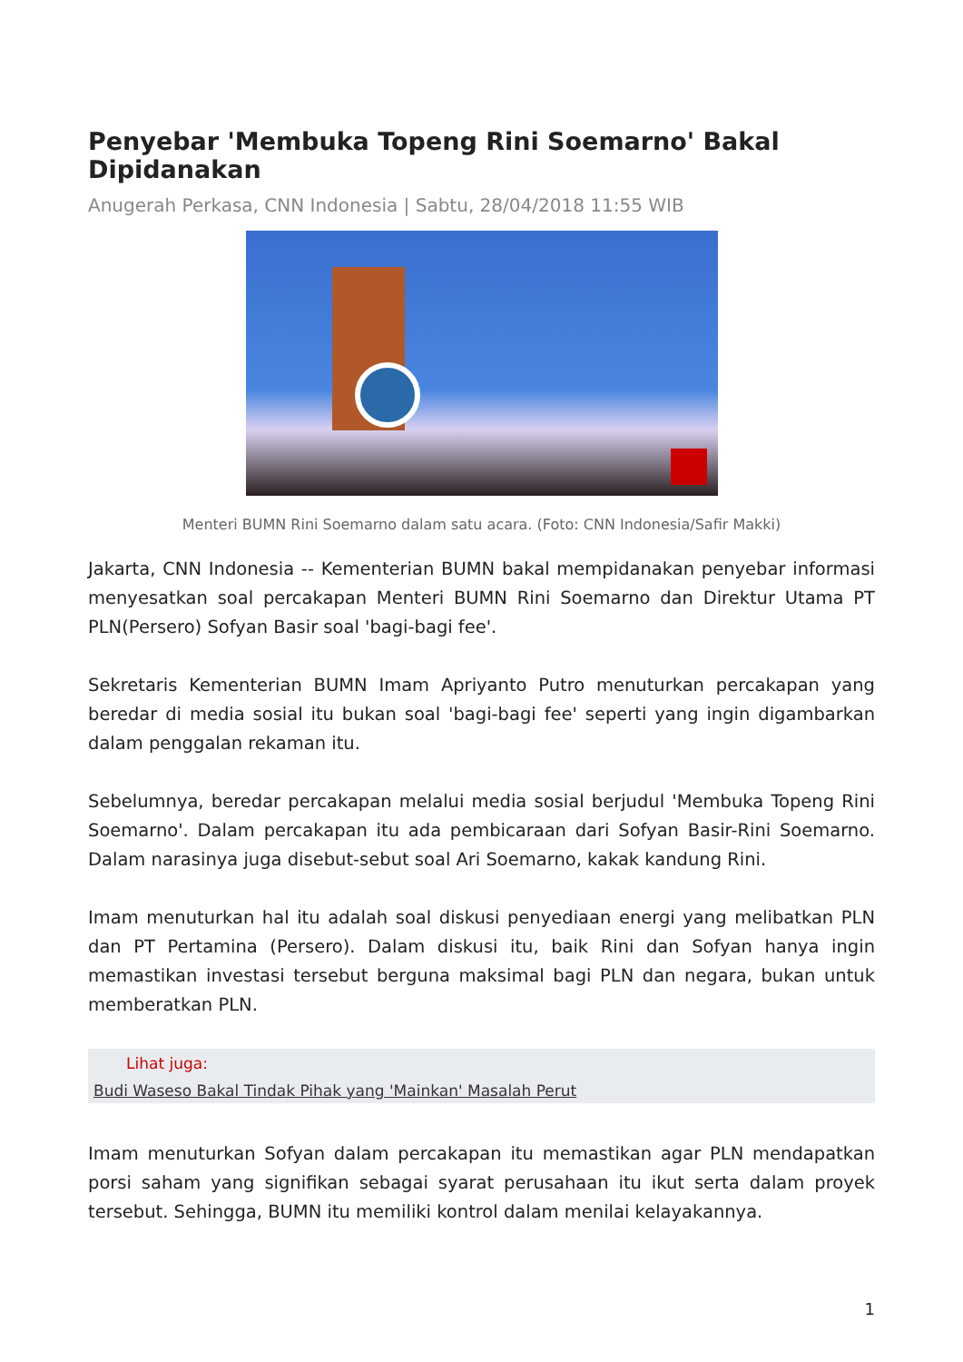Penyebar 'Membuka Topeng Rini Soemarno' Bakal Dipidanakan
Anugerah Perkasa, CNN Indonesia | Sabtu, 28/04/2018 11:55 WIB
Menteri BUMN Rini Soemarno dalam satu acara. (Foto: CNN Indonesia/Safir Makki)
Jakarta, CNN Indonesia -- Kementerian BUMN bakal mempidanakan penyebar informasi menyesatkan soal percakapan Menteri BUMN Rini Soemarno dan Direktur Utama PT PLN(Persero) Sofyan Basir soal 'bagi-bagi fee'.
Sekretaris Kementerian BUMN Imam Apriyanto Putro menuturkan percakapan yang beredar di media sosial itu bukan soal 'bagi-bagi fee' seperti yang ingin digambarkan dalam penggalan rekaman itu.
Sebelumnya, beredar percakapan melalui media sosial berjudul 'Membuka Topeng Rini Soemarno'. Dalam percakapan itu ada pembicaraan dari Sofyan Basir-Rini Soemarno. Dalam narasinya juga disebut-sebut soal Ari Soemarno, kakak kandung Rini.
Imam menuturkan hal itu adalah soal diskusi penyediaan energi yang melibatkan PLN dan PT Pertamina (Persero). Dalam diskusi itu, baik Rini dan Sofyan hanya ingin memastikan investasi tersebut berguna maksimal bagi PLN dan negara, bukan untuk memberatkan PLN.
Lihat juga:
Budi Waseso Bakal Tindak Pihak yang 'Mainkan' Masalah Perut
Imam menuturkan Sofyan dalam percakapan itu memastikan agar PLN mendapatkan porsi saham yang signifikan sebagai syarat perusahaan itu ikut serta dalam proyek tersebut. Sehingga, BUMN itu memiliki kontrol dalam menilai kelayakannya.
1